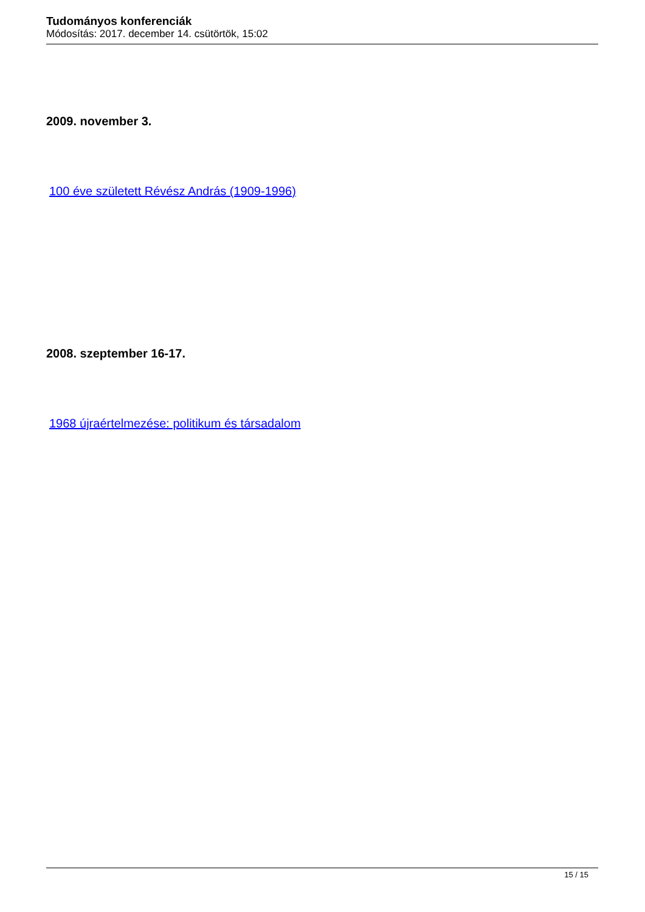Tudományos konferenciák
Módosítás: 2017. december 14. csütörtök, 15:02
2009. november 3.
100 éve született Révész András (1909-1996)
2008. szeptember 16-17.
1968 újraértelmezése: politikum és társadalom
15 / 15